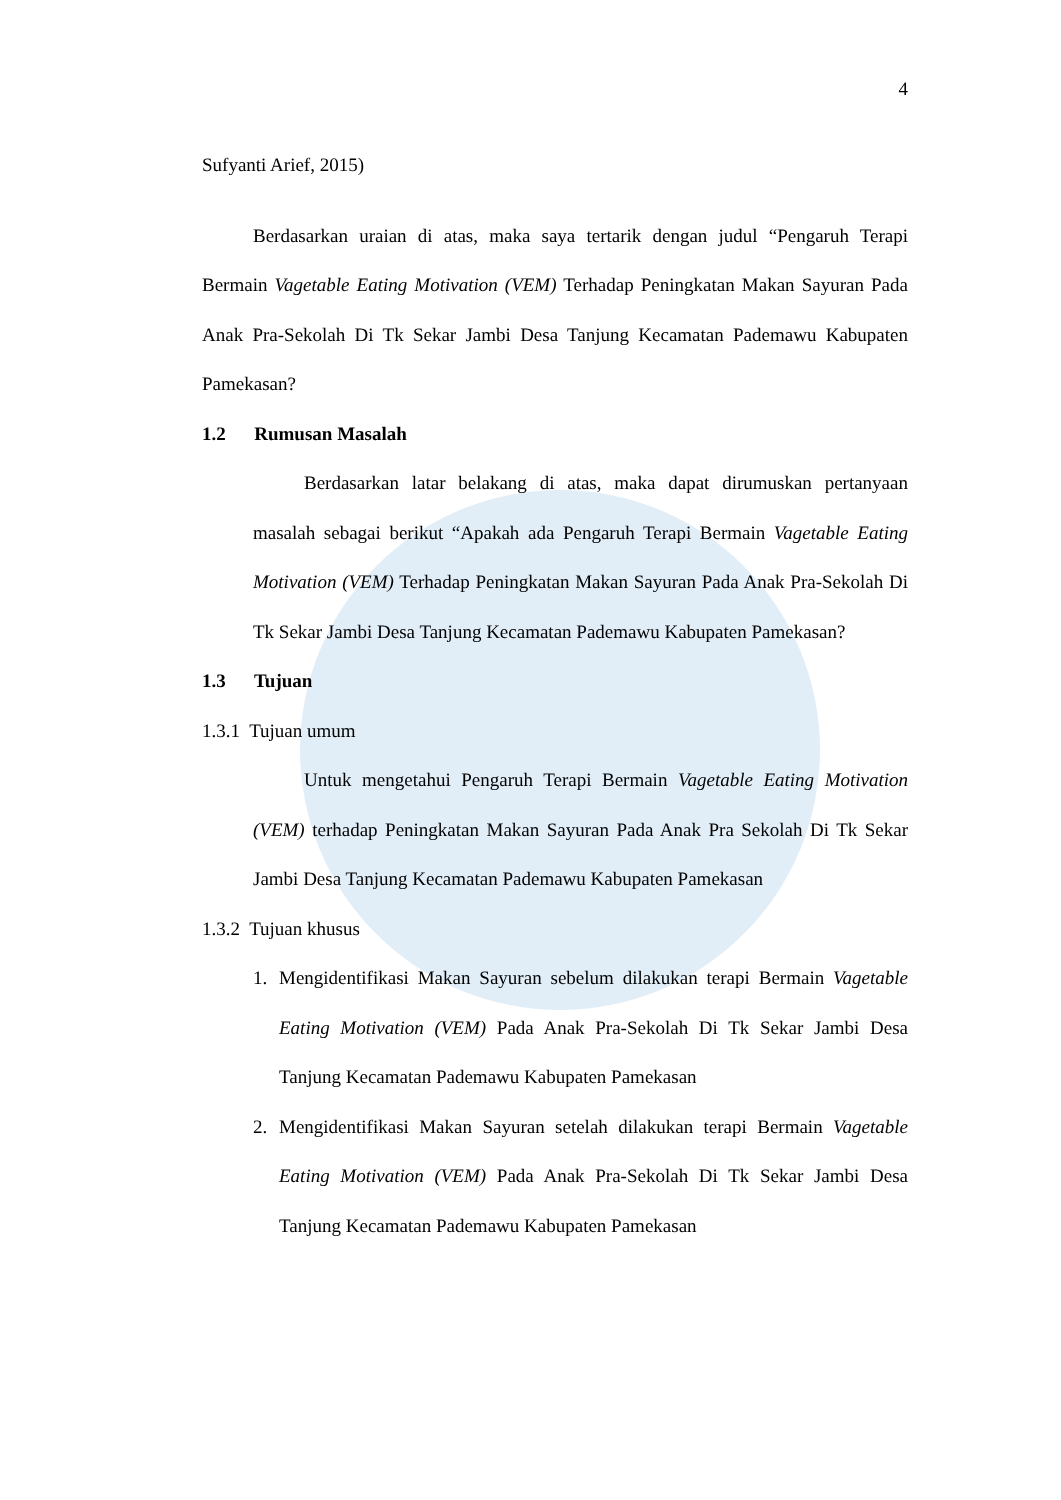4
Sufyanti Arief, 2015)
Berdasarkan uraian di atas, maka saya tertarik dengan judul “Pengaruh Terapi Bermain Vagetable Eating Motivation (VEM) Terhadap Peningkatan Makan Sayuran Pada Anak Pra-Sekolah Di Tk Sekar Jambi Desa Tanjung Kecamatan Pademawu Kabupaten Pamekasan?
1.2 Rumusan Masalah
Berdasarkan latar belakang di atas, maka dapat dirumuskan pertanyaan masalah sebagai berikut “Apakah ada Pengaruh Terapi Bermain Vagetable Eating Motivation (VEM) Terhadap Peningkatan Makan Sayuran Pada Anak Pra-Sekolah Di Tk Sekar Jambi Desa Tanjung Kecamatan Pademawu Kabupaten Pamekasan?
1.3 Tujuan
1.3.1 Tujuan umum
Untuk mengetahui Pengaruh Terapi Bermain Vagetable Eating Motivation (VEM) terhadap Peningkatan Makan Sayuran Pada Anak Pra Sekolah Di Tk Sekar Jambi Desa Tanjung Kecamatan Pademawu Kabupaten Pamekasan
1.3.2 Tujuan khusus
1. Mengidentifikasi Makan Sayuran sebelum dilakukan terapi Bermain Vagetable Eating Motivation (VEM) Pada Anak Pra-Sekolah Di Tk Sekar Jambi Desa Tanjung Kecamatan Pademawu Kabupaten Pamekasan
2. Mengidentifikasi Makan Sayuran setelah dilakukan terapi Bermain Vagetable Eating Motivation (VEM) Pada Anak Pra-Sekolah Di Tk Sekar Jambi Desa Tanjung Kecamatan Pademawu Kabupaten Pamekasan